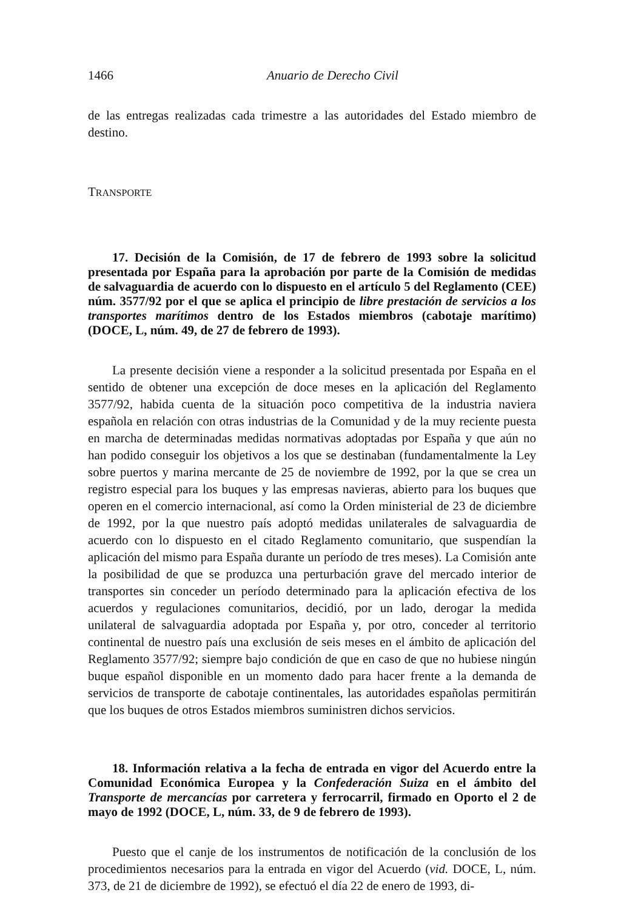1466 Anuario de Derecho Civil
de las entregas realizadas cada trimestre a las autoridades del Estado miembro de destino.
TRANSPORTE
17. Decisión de la Comisión, de 17 de febrero de 1993 sobre la solicitud presentada por España para la aprobación por parte de la Comisión de medidas de salvaguardia de acuerdo con lo dispuesto en el artículo 5 del Reglamento (CEE) núm. 3577/92 por el que se aplica el principio de libre prestación de servicios a los transportes marítimos dentro de los Estados miembros (cabotaje marítimo) (DOCE, L, núm. 49, de 27 de febrero de 1993).
La presente decisión viene a responder a la solicitud presentada por España en el sentido de obtener una excepción de doce meses en la aplicación del Reglamento 3577/92, habida cuenta de la situación poco competitiva de la industria naviera española en relación con otras industrias de la Comunidad y de la muy reciente puesta en marcha de determinadas medidas normativas adoptadas por España y que aún no han podido conseguir los objetivos a los que se destinaban (fundamentalmente la Ley sobre puertos y marina mercante de 25 de noviembre de 1992, por la que se crea un registro especial para los buques y las empresas navieras, abierto para los buques que operen en el comercio internacional, así como la Orden ministerial de 23 de diciembre de 1992, por la que nuestro país adoptó medidas unilaterales de salvaguardia de acuerdo con lo dispuesto en el citado Reglamento comunitario, que suspendían la aplicación del mismo para España durante un período de tres meses). La Comisión ante la posibilidad de que se produzca una perturbación grave del mercado interior de transportes sin conceder un período determinado para la aplicación efectiva de los acuerdos y regulaciones comunitarios, decidió, por un lado, derogar la medida unilateral de salvaguardia adoptada por España y, por otro, conceder al territorio continental de nuestro país una exclusión de seis meses en el ámbito de aplicación del Reglamento 3577/92; siempre bajo condición de que en caso de que no hubiese ningún buque español disponible en un momento dado para hacer frente a la demanda de servicios de transporte de cabotaje continentales, las autoridades españolas permitirán que los buques de otros Estados miembros suministren dichos servicios.
18. Información relativa a la fecha de entrada en vigor del Acuerdo entre la Comunidad Económica Europea y la Confederación Suiza en el ámbito del Transporte de mercancías por carretera y ferrocarril, firmado en Oporto el 2 de mayo de 1992 (DOCE, L, núm. 33, de 9 de febrero de 1993).
Puesto que el canje de los instrumentos de notificación de la conclusión de los procedimientos necesarios para la entrada en vigor del Acuerdo (vid. DOCE, L, núm. 373, de 21 de diciembre de 1992), se efectuó el día 22 de enero de 1993, di-